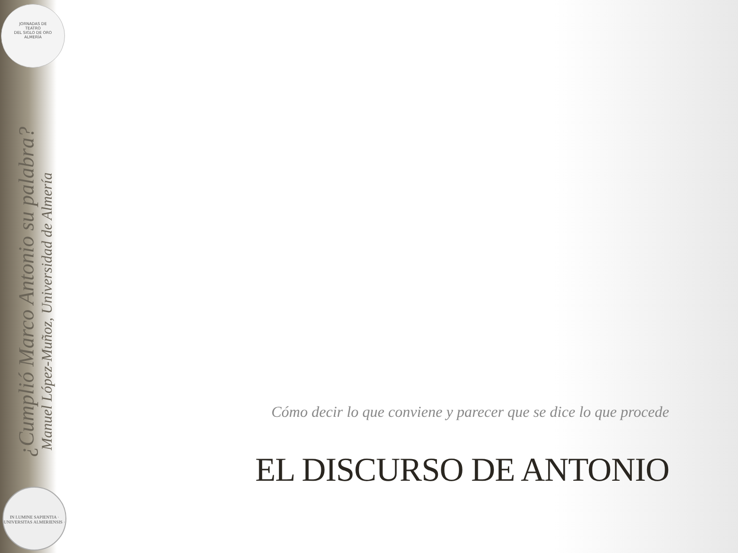JORNADAS DE
TEATRO
DEL SIGLO DE ORO
ALMERÍA
¿Cumplió Marco Antonio su palabra?
Manuel López-Muñoz, Universidad de Almería
IN LUMINE SAPIENTIA · UNIVERSITAS ALMERIENSIS ·
Cómo decir lo que conviene y parecer que se dice lo que procede
EL DISCURSO DE ANTONIO